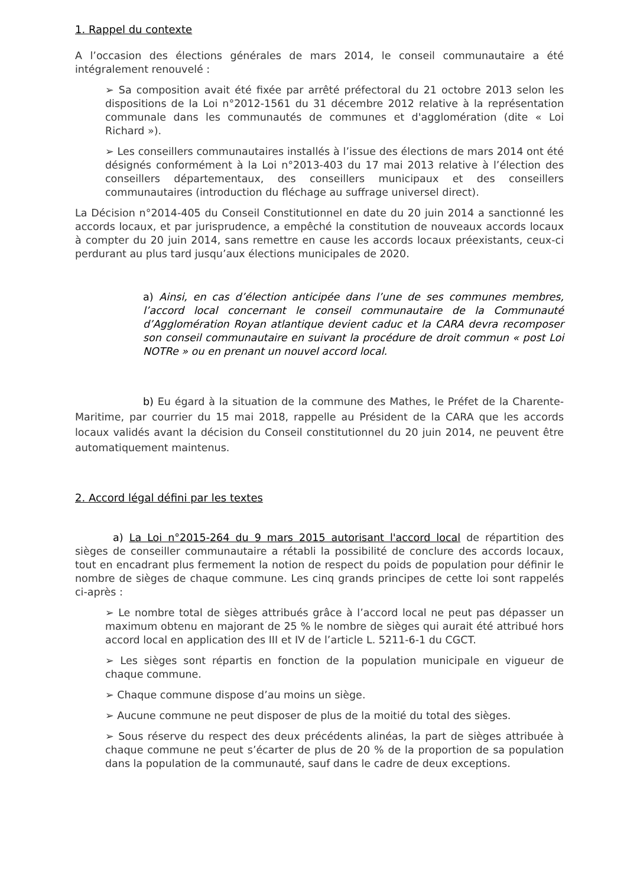1. Rappel du contexte
A l’occasion des élections générales de mars 2014, le conseil communautaire a été intégralement renouvelé :
➢ Sa composition avait été fixée par arrêté préfectoral du 21 octobre 2013 selon les dispositions de la Loi n°2012-1561 du 31 décembre 2012 relative à la représentation communale dans les communautés de communes et d'agglomération (dite « Loi Richard »).
➢ Les conseillers communautaires installés à l’issue des élections de mars 2014 ont été désignés conformément à la Loi n°2013-403 du 17 mai 2013 relative à l’élection des conseillers départementaux, des conseillers municipaux et des conseillers communautaires (introduction du fléchage au suffrage universel direct).
La Décision n°2014-405 du Conseil Constitutionnel en date du 20 juin 2014 a sanctionné les accords locaux, et par jurisprudence, a empêché la constitution de nouveaux accords locaux à compter du 20 juin 2014, sans remettre en cause les accords locaux préexistants, ceux-ci perdurant au plus tard jusqu’aux élections municipales de 2020.
a) Ainsi, en cas d’élection anticipée dans l’une de ses communes membres, l’accord local concernant le conseil communautaire de la Communauté d’Agglomération Royan atlantique devient caduc et la CARA devra recomposer son conseil communautaire en suivant la procédure de droit commun « post Loi NOTRe » ou en prenant un nouvel accord local.
b) Eu égard à la situation de la commune des Mathes, le Préfet de la Charente-Maritime, par courrier du 15 mai 2018, rappelle au Président de la CARA que les accords locaux validés avant la décision du Conseil constitutionnel du 20 juin 2014, ne peuvent être automatiquement maintenus.
2. Accord légal défini par les textes
a) La Loi n°2015-264 du 9 mars 2015 autorisant l'accord local de répartition des sièges de conseiller communautaire a rétabli la possibilité de conclure des accords locaux, tout en encadrant plus fermement la notion de respect du poids de population pour définir le nombre de sièges de chaque commune. Les cinq grands principes de cette loi sont rappelés ci-après :
➢ Le nombre total de sièges attribués grâce à l’accord local ne peut pas dépasser un maximum obtenu en majorant de 25 % le nombre de sièges qui aurait été attribué hors accord local en application des III et IV de l’article L. 5211-6-1 du CGCT.
➢ Les sièges sont répartis en fonction de la population municipale en vigueur de chaque commune.
➢ Chaque commune dispose d’au moins un siège.
➢ Aucune commune ne peut disposer de plus de la moitié du total des sièges.
➢ Sous réserve du respect des deux précédents alinéas, la part de sièges attribuée à chaque commune ne peut s’écarter de plus de 20 % de la proportion de sa population dans la population de la communauté, sauf dans le cadre de deux exceptions.